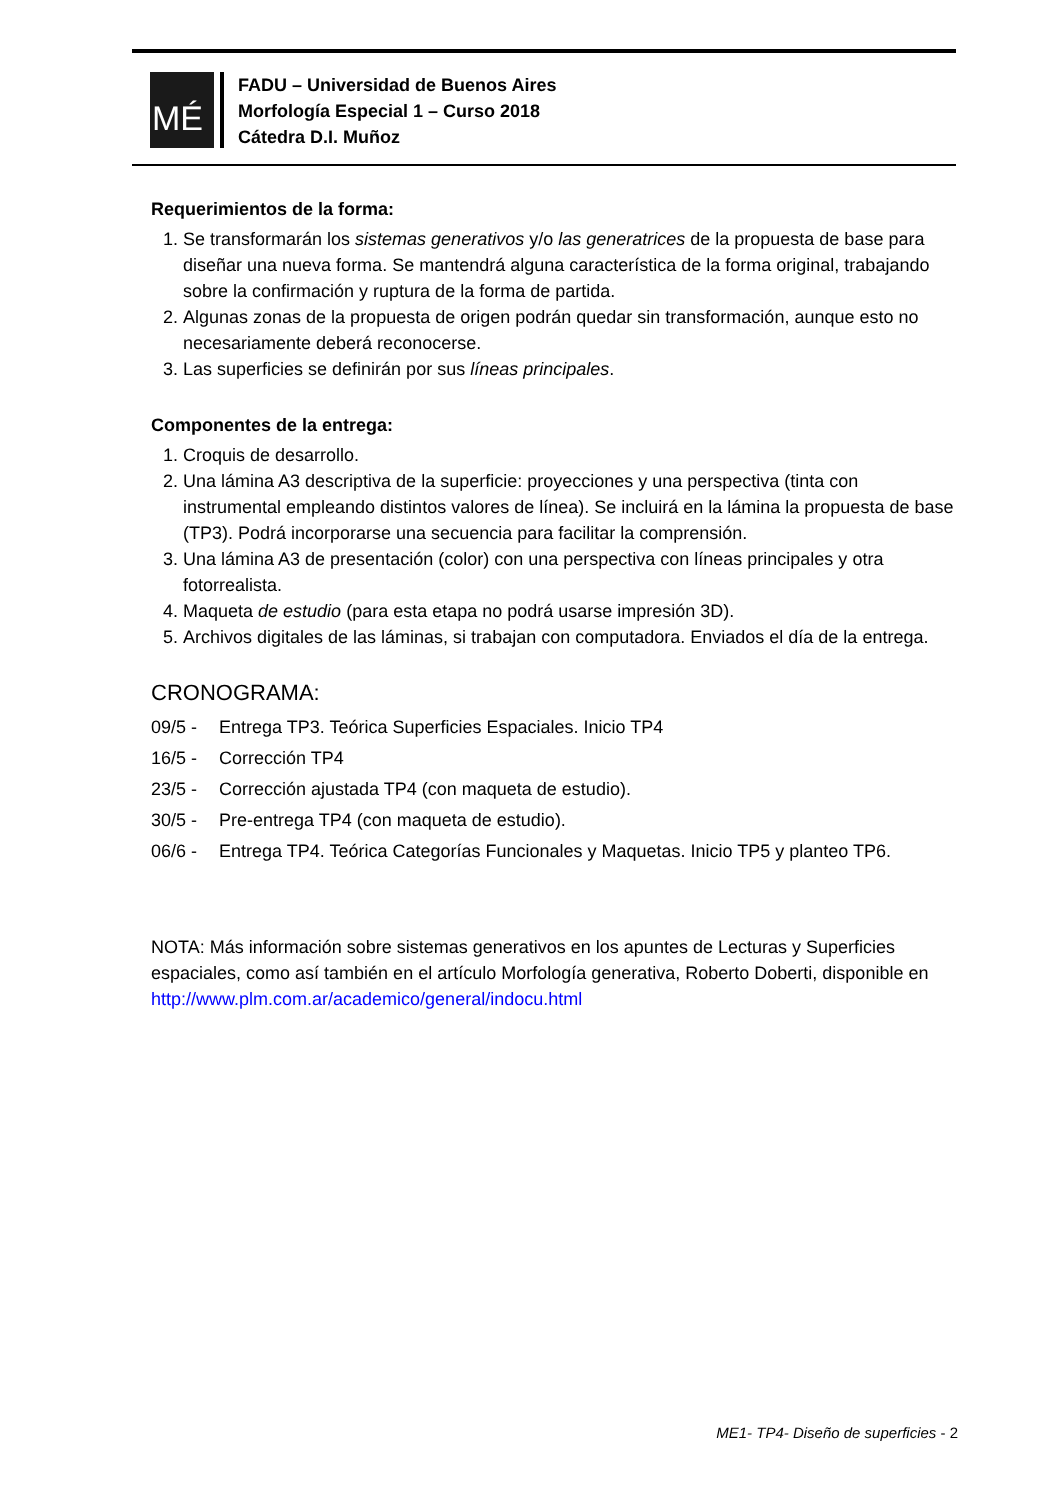MÉ
FADU – Universidad de Buenos Aires
Morfología Especial 1 – Curso 2018
Cátedra D.I. Muñoz
Requerimientos de la forma:
1. Se transformarán los sistemas generativos y/o las generatrices de la propuesta de base para diseñar una nueva forma. Se mantendrá alguna característica de la forma original, trabajando sobre la confirmación y ruptura de la forma de partida.
2. Algunas zonas de la propuesta de origen podrán quedar sin transformación, aunque esto no necesariamente deberá reconocerse.
3. Las superficies se definirán por sus líneas principales.
Componentes de la entrega:
1. Croquis de desarrollo.
2. Una lámina A3 descriptiva de la superficie: proyecciones y una perspectiva (tinta con instrumental empleando distintos valores de línea). Se incluirá en la lámina la propuesta de base (TP3). Podrá incorporarse una secuencia para facilitar la comprensión.
3. Una lámina A3 de presentación (color) con una perspectiva con líneas principales y otra fotorrealista.
4. Maqueta de estudio (para esta etapa no podrá usarse impresión 3D).
5. Archivos digitales de las láminas, si trabajan con computadora. Enviados el día de la entrega.
CRONOGRAMA:
09/5 - Entrega TP3. Teórica Superficies Espaciales. Inicio TP4
16/5 - Corrección TP4
23/5 - Corrección ajustada TP4 (con maqueta de estudio).
30/5 - Pre-entrega TP4 (con maqueta de estudio).
06/6 - Entrega TP4. Teórica Categorías Funcionales y Maquetas. Inicio TP5 y planteo TP6.
NOTA: Más información sobre sistemas generativos en los apuntes de Lecturas y Superficies espaciales, como así también en el artículo Morfología generativa, Roberto Doberti, disponible en http://www.plm.com.ar/academico/general/indocu.html
ME1- TP4- Diseño de superficies - 2